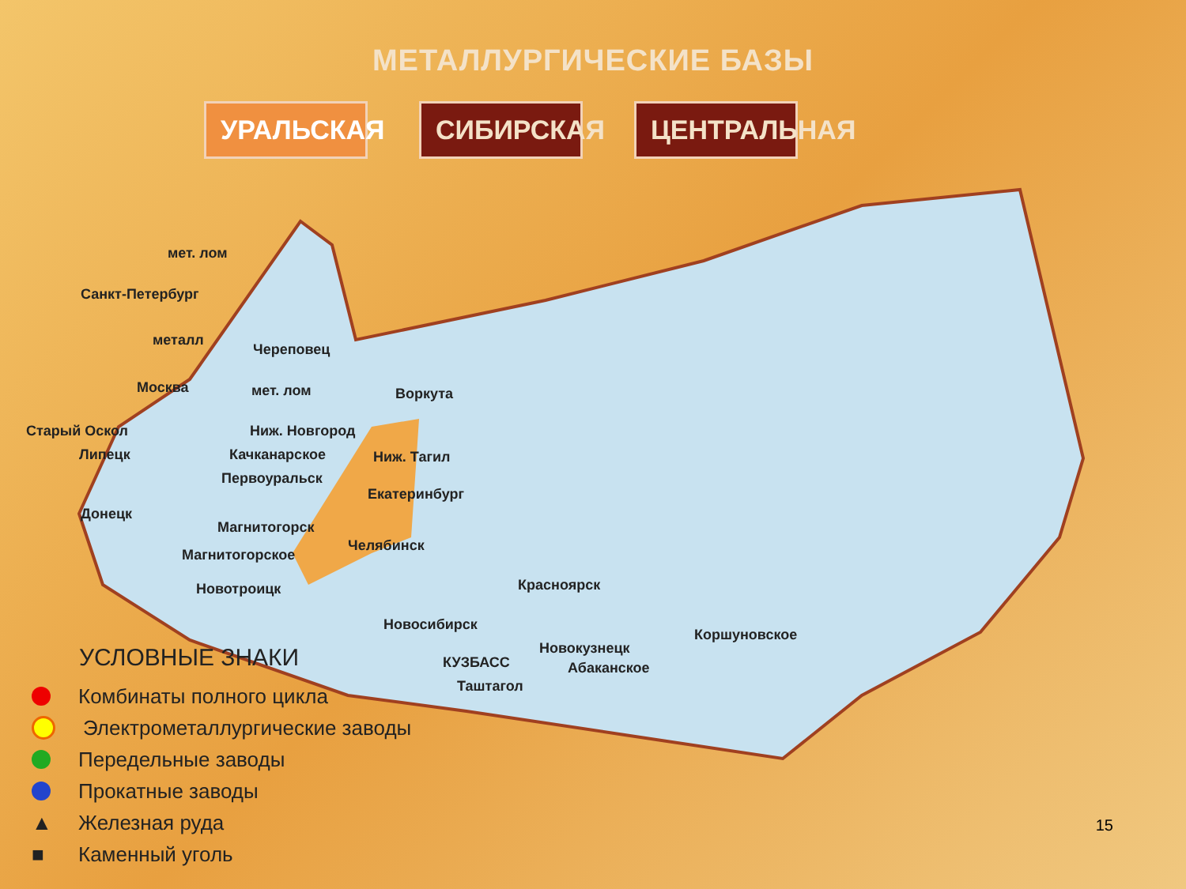МЕТАЛЛУРГИЧЕСКИЕ БАЗЫ
УРАЛЬСКАЯ
СИБИРСКАЯ
ЦЕНТРАЛЬНАЯ
мет. лом
Санкт-Петербург
металл
Череповец
Москва мет. лом Воркута
Старый Оскол Ниж. Новгород
Липецк Качканарское Ниж. Тагил
Первоуральск
Екатеринбург
Донецк
Магнитогорск
Челябинск
Магнитогорское
Новотроицк Красноярск
Новосибирск
Коршуновское
Новокузнецк
КУЗБАСС Абаканское
Таштагол
УСЛОВНЫЕ ЗНАКИ
Комбинаты полного цикла
Электрометаллургические заводы
Передельные заводы
Прокатные заводы
▲ Железная руда
■ Каменный уголь
15